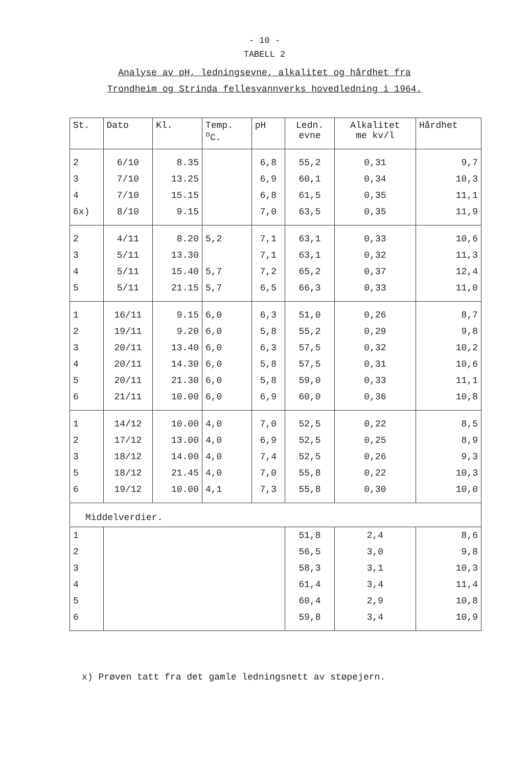- 10 -
TABELL 2
Analyse av pH, ledningsevne, alkalitet og hårdhet fra
Trondheim og Strinda fellesvannverks hovedledning i 1964.
| St. | Dato | Kl. | Temp. <sup>o</sup> C. | pH | Ledn. evne | Alkalitet me kv/l | Hårdhet |
| --- | --- | --- | --- | --- | --- | --- | --- |
| 2 | 6/10 | 8.35 | | 6,8 | 55,2 | 0,31 | 9,7 |
| 3 | 7/10 | 13.25 | | 6,9 | 60,1 | 0,34 | 10,3 |
| 4 | 7/10 | 15.15 | | 6,8 | 61,5 | 0,35 | 11,1 |
| 6x) | 8/10 | 9.15 | | 7,0 | 63,5 | 0,35 | 11,9 |
| 2 | 4/11 | 8.20 | 5,2 | 7,1 | 63,1 | 0,33 | 10,6 |
| 3 | 5/11 | 13.30 | | 7,1 | 63,1 | 0,32 | 11,3 |
| 4 | 5/11 | 15.40 | 5,7 | 7,2 | 65,2 | 0,37 | 12,4 |
| 5 | 5/11 | 21.15 | 5,7 | 6,5 | 66,3 | 0,33 | 11,0 |
| 1 | 16/11 | 9.15 | 6,0 | 6,3 | 51,0 | 0,26 | 8,7 |
| 2 | 19/11 | 9.20 | 6,0 | 5,8 | 55,2 | 0,29 | 9,8 |
| 3 | 20/11 | 13.40 | 6,0 | 6,3 | 57,5 | 0,32 | 10,2 |
| 4 | 20/11 | 14.30 | 6,0 | 5,8 | 57,5 | 0,31 | 10,6 |
| 5 | 20/11 | 21.30 | 6,0 | 5,8 | 59,0 | 0,33 | 11,1 |
| 6 | 21/11 | 10.00 | 6,0 | 6,9 | 60,0 | 0,36 | 10,8 |
| 1 | 14/12 | 10.00 | 4,0 | 7,0 | 52,5 | 0,22 | 8,5 |
| 2 | 17/12 | 13.00 | 4,0 | 6,9 | 52,5 | 0,25 | 8,9 |
| 3 | 18/12 | 14.00 | 4,0 | 7,4 | 52,5 | 0,26 | 9,3 |
| 5 | 18/12 | 21.45 | 4,0 | 7,0 | 55,8 | 0,22 | 10,3 |
| 6 | 19/12 | 10.00 | 4,1 | 7,3 | 55,8 | 0,30 | 10,0 |
| Middelverdier. | | | | | | | |
| 1 | | | | | 51,8 | 2,4 | 8,6 |
| 2 | | | | | 56,5 | 3,0 | 9,8 |
| 3 | | | | | 58,3 | 3,1 | 10,3 |
| 4 | | | | | 61,4 | 3,4 | 11,4 |
| 5 | | | | | 60,4 | 2,9 | 10,8 |
| 6 | | | | | 59,8 | 3,4 | 10,9 |
x) Prøven tatt fra det gamle ledningsnett av støpejern.